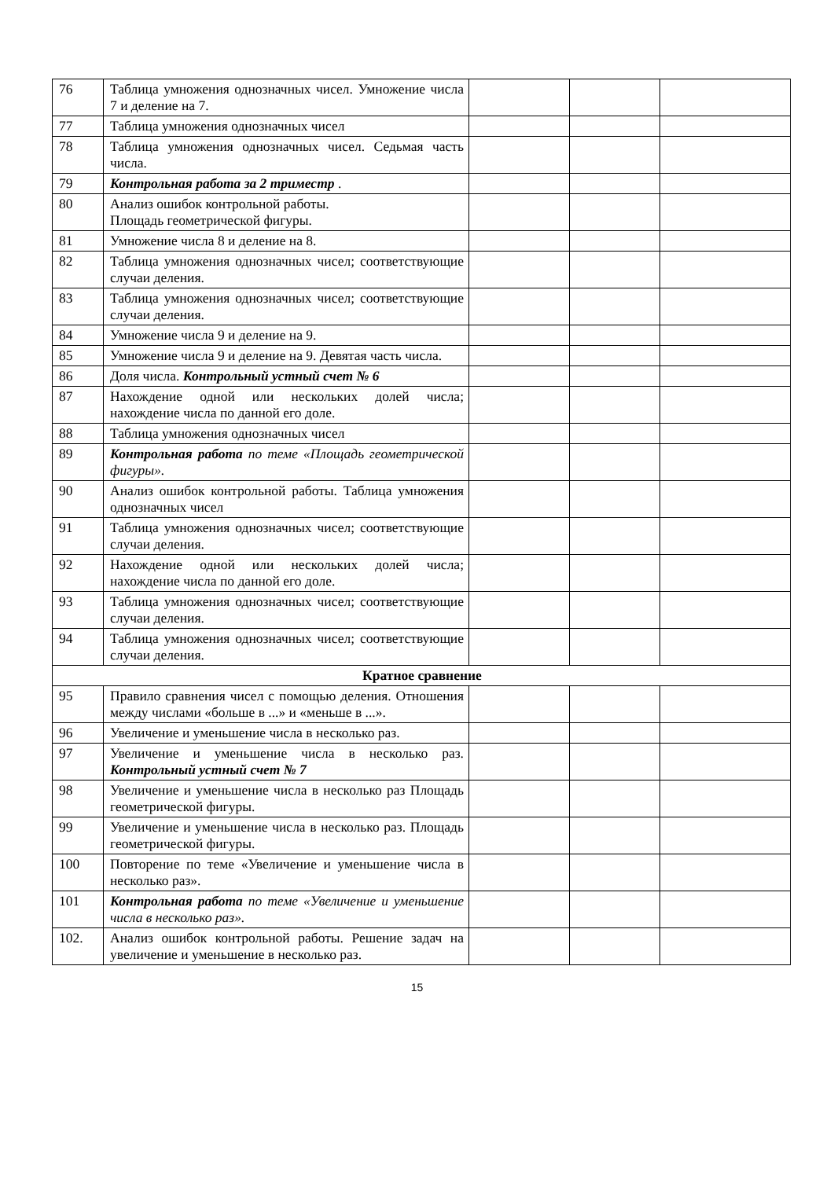| 76 | Таблица умножения однозначных чисел. Умножение числа 7 и деление на 7. | | | |
| 77 | Таблица умножения однозначных чисел | | | |
| 78 | Таблица умножения однозначных чисел. Седьмая часть числа. | | | |
| 79 | Контрольная работа за 2 триместр . | | | |
| 80 | Анализ ошибок контрольной работы. Площадь геометрической фигуры. | | | |
| 81 | Умножение числа 8 и деление на 8. | | | |
| 82 | Таблица умножения однозначных чисел; соответствующие случаи деления. | | | |
| 83 | Таблица умножения однозначных чисел; соответствующие случаи деления. | | | |
| 84 | Умножение числа 9 и деление на 9. | | | |
| 85 | Умножение числа 9 и деление на 9. Девятая часть числа. | | | |
| 86 | Доля числа. Контрольный устный счет № 6 | | | |
| 87 | Нахождение одной или нескольких долей числа; нахождение числа по данной его доле. | | | |
| 88 | Таблица умножения однозначных чисел | | | |
| 89 | Контрольная работа по теме «Площадь геометрической фигуры». | | | |
| 90 | Анализ ошибок контрольной работы. Таблица умножения однозначных чисел | | | |
| 91 | Таблица умножения однозначных чисел; соответствующие случаи деления. | | | |
| 92 | Нахождение одной или нескольких долей числа; нахождение числа по данной его доле. | | | |
| 93 | Таблица умножения однозначных чисел; соответствующие случаи деления. | | | |
| 94 | Таблица умножения однозначных чисел; соответствующие случаи деления. | | | |
| Кратное сравнение | | | | |
| 95 | Правило сравнения чисел с помощью деления. Отношения между числами «больше в ...» и «меньше в ...». | | | |
| 96 | Увеличение и уменьшение числа в несколько раз. | | | |
| 97 | Увеличение и уменьшение числа в несколько раз. Контрольный устный счет № 7 | | | |
| 98 | Увеличение и уменьшение числа в несколько раз Площадь геометрической фигуры. | | | |
| 99 | Увеличение и уменьшение числа в несколько раз. Площадь геометрической фигуры. | | | |
| 100 | Повторение по теме «Увеличение и уменьшение числа в несколько раз». | | | |
| 101 | Контрольная работа по теме «Увеличение и уменьшение числа в несколько раз». | | | |
| 102. | Анализ ошибок контрольной работы. Решение задач на увеличение и уменьшение в несколько раз. | | | |
15